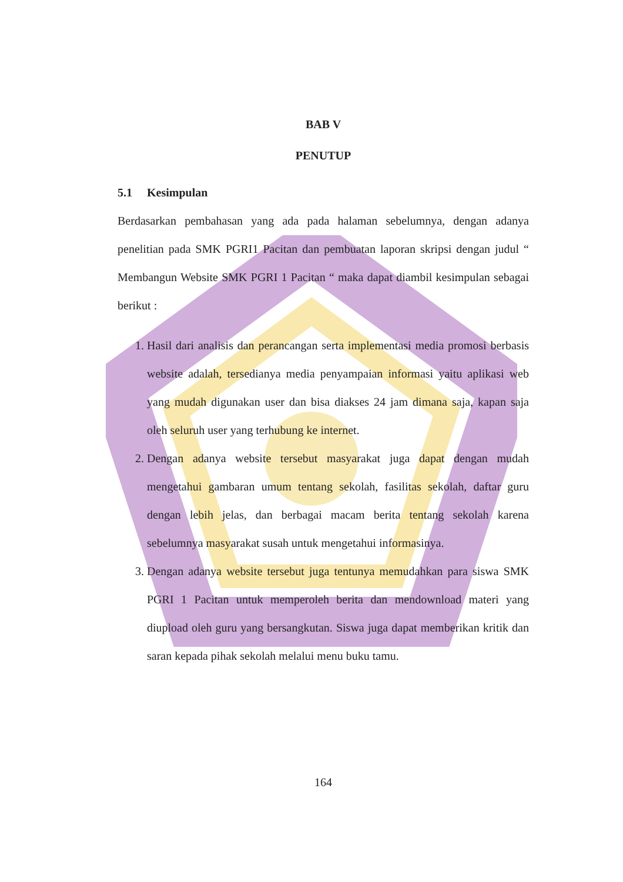BAB V
PENUTUP
5.1 Kesimpulan
Berdasarkan pembahasan yang ada pada halaman sebelumnya, dengan adanya penelitian pada SMK PGRI1 Pacitan dan pembuatan laporan skripsi dengan judul “ Membangun Website SMK PGRI 1 Pacitan “ maka dapat diambil kesimpulan sebagai berikut :
1. Hasil dari analisis dan perancangan serta implementasi media promosi berbasis website adalah, tersedianya media penyampaian informasi yaitu aplikasi web yang mudah digunakan user dan bisa diakses 24 jam dimana saja, kapan saja oleh seluruh user yang terhubung ke internet.
2. Dengan adanya website tersebut masyarakat juga dapat dengan mudah mengetahui gambaran umum tentang sekolah, fasilitas sekolah, daftar guru dengan lebih jelas, dan berbagai macam berita tentang sekolah karena sebelumnya masyarakat susah untuk mengetahui informasinya.
3. Dengan adanya website tersebut juga tentunya memudahkan para siswa SMK PGRI 1 Pacitan untuk memperoleh berita dan mendownload materi yang diupload oleh guru yang bersangkutan. Siswa juga dapat memberikan kritik dan saran kepada pihak sekolah melalui menu buku tamu.
164